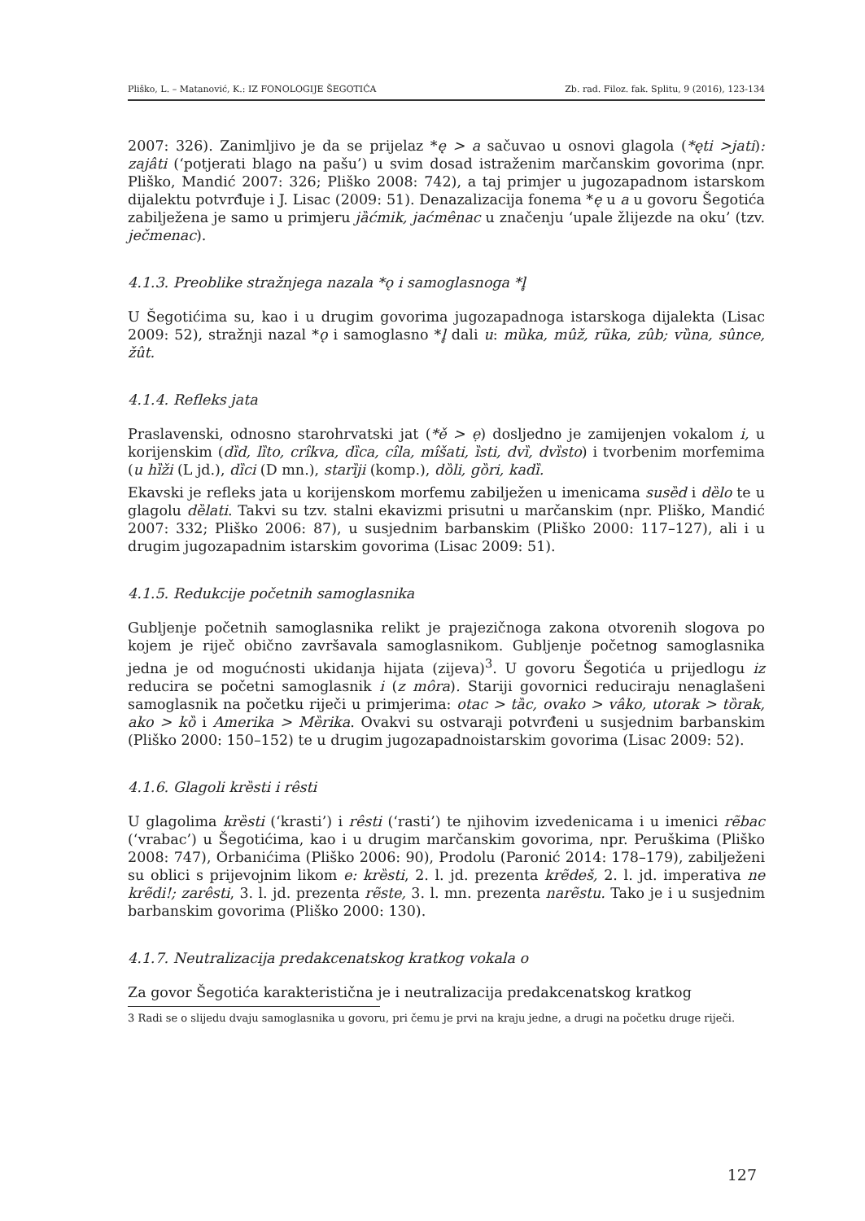Pliško, L. – Matanović, K.: IZ FONOLOGIJE ŠEGOTIĆA Zb. rad. Filoz. fak. Splitu, 9 (2016), 123-134
2007: 326). Zanimljivo je da se prijelaz *ę > a sačuvao u osnovi glagola (*ęti >jati): zajâti (‘potjerati blago na pašu’) u svim dosad istraženim marčanskim govorima (npr. Pliško, Mandić 2007: 326; Pliško 2008: 742), a taj primjer u jugozapadnom istarskom dijalektu potvrđuje i J. Lisac (2009: 51). Denazalizacija fonema *ę u a u govoru Šegotića zabilježena je samo u primjeru jȁćmik, jaćmênac u značenju ‘upale žlijezde na oku’ (tzv. ječmenac).
4.1.3. Preoblike stražnjega nazala *ǫ i samoglasnoga *l̥
U Šegotićima su, kao i u drugim govorima jugozapadnoga istarskoga dijalekta (Lisac 2009: 52), stražnji nazal *ǫ i samoglasno *l̥ dali u: mȕka, mûž, rũka, zûb; vȕna, sûnce, žût.
4.1.4. Refleks jata
Praslavenski, odnosno starohrvatski jat (*ě > ẹ) dosljedno je zamijenjen vokalom i, u korijenskim (dȉd, lȉto, crîkva, dȉca, cîla, mîšati, ȉsti, dvȉ, dvȉsto) i tvorbenim morfemima (u hȉži (L jd.), dȉci (D mn.), starȉji (komp.), dȍli, gȍri, kadȉ.
Ekavski je refleks jata u korijenskom morfemu zabilježen u imenicama susȅd i dȅlo te u glagolu dȅlati. Takvi su tzv. stalni ekavizmi prisutni u marčanskim (npr. Pliško, Mandić 2007: 332; Pliško 2006: 87), u susjednim barbanskim (Pliško 2000: 117–127), ali i u drugim jugozapadnim istarskim govorima (Lisac 2009: 51).
4.1.5. Redukcije početnih samoglasnika
Gubljenje početnih samoglasnika relikt je prajezičnoga zakona otvorenih slogova po kojem je riječ obično završavala samoglasnikom. Gubljenje početnog samoglasnika jedna je od mogućnosti ukidanja hijata (zijeva)<sup>3</sup>. U govoru Šegotića u prijedlogu iz reducira se početni samoglasnik i (z môra). Stariji govornici reduciraju nenaglašeni samoglasnik na početku riječi u primjerima: otac > tȁc, ovako > vâko, utorak > tȍrak, ako > kȍ i Amerika > Mȅrika. Ovakvi su ostvaraji potvrđeni u susjednim barbanskim (Pliško 2000: 150–152) te u drugim jugozapadnoistarskim govorima (Lisac 2009: 52).
4.1.6. Glagoli krȅsti i rêsti
U glagolima krȅsti (‘krasti’) i rêsti (‘rasti’) te njihovim izvedenicama i u imenici rẽbac (‘vrabac’) u Šegotićima, kao i u drugim marčanskim govorima, npr. Peruškima (Pliško 2008: 747), Orbanićima (Pliško 2006: 90), Prodolu (Paronić 2014: 178–179), zabilježeni su oblici s prijevojnim likom e: krȅsti, 2. l. jd. prezenta krẽdeš, 2. l. jd. imperativa ne krẽdi!; zarêsti, 3. l. jd. prezenta rẽste, 3. l. mn. prezenta narẽstu. Tako je i u susjednim barbanskim govorima (Pliško 2000: 130).
4.1.7. Neutralizacija predakcenatskog kratkog vokala o
Za govor Šegotića karakteristična je i neutralizacija predakcenatskog kratkog
3 Radi se o slijedu dvaju samoglasnika u govoru, pri čemu je prvi na kraju jedne, a drugi na početku druge riječi.
127